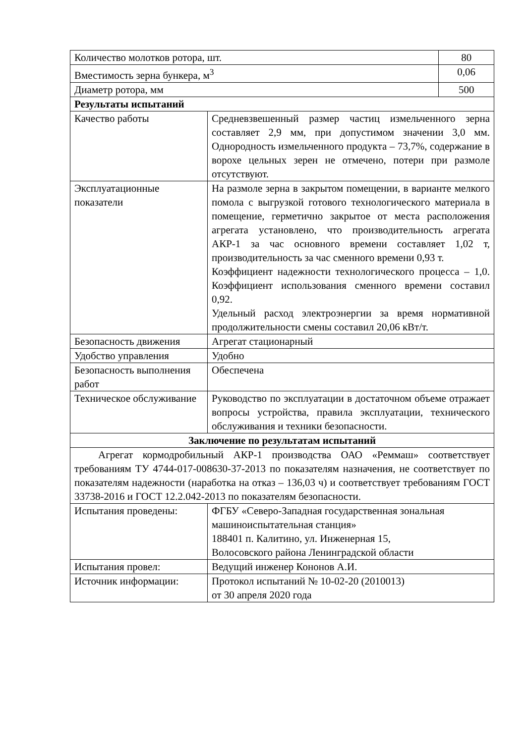| Количество молотков ротора, шт. | | 80 |
| Вместимость зерна бункера, м<sup>3</sup> | | 0,06 |
| Диаметр ротора, мм | | 500 |
| Результаты испытаний | | |
| Качество работы | Средневзвешенный размер частиц измельченного зерна составляет 2,9 мм, при допустимом значении 3,0 мм. Однородность измельченного продукта – 73,7%, содержание в ворохе цельных зерен не отмечено, потери при размоле отсутствуют. | |
| Эксплуатационные показатели | На размоле зерна в закрытом помещении, в варианте мелкого помола с выгрузкой готового технологического материала в помещение, герметично закрытое от места расположения агрегата установлено, что производительность агрегата АКР-1 за час основного времени составляет 1,02 т, производительность за час сменного времени 0,93 т. Коэффициент надежности технологического процесса – 1,0. Коэффициент использования сменного времени составил 0,92. Удельный расход электроэнергии за время нормативной продолжительности смены составил 20,06 кВт/т. | |
| Безопасность движения | Агрегат стационарный | |
| Удобство управления | Удобно | |
| Безопасность выполнения работ | Обеспечена | |
| Техническое обслуживание | Руководство по эксплуатации в достаточном объеме отражает вопросы устройства, правила эксплуатации, технического обслуживания и техники безопасности. | |
| Заключение по результатам испытаний | | |
| Агрегат кормодробильный АКР-1 производства ОАО «Реммаш» соответствует требованиям ТУ 4744-017-008630-37-2013 по показателям назначения, не соответствует по показателям надежности (наработка на отказ – 136,03 ч) и соответствует требованиям ГОСТ 33738-2016 и ГОСТ 12.2.042-2013 по показателям безопасности. | | |
| Испытания проведены: | ФГБУ «Северо-Западная государственная зональная машиноиспытательная станция» 188401 п. Калитино, ул. Инженерная 15, Волосовского района Ленинградской области | |
| Испытания провел: | Ведущий инженер Кононов А.И. | |
| Источник информации: | Протокол испытаний № 10-02-20 (2010013) от 30 апреля 2020 года | |